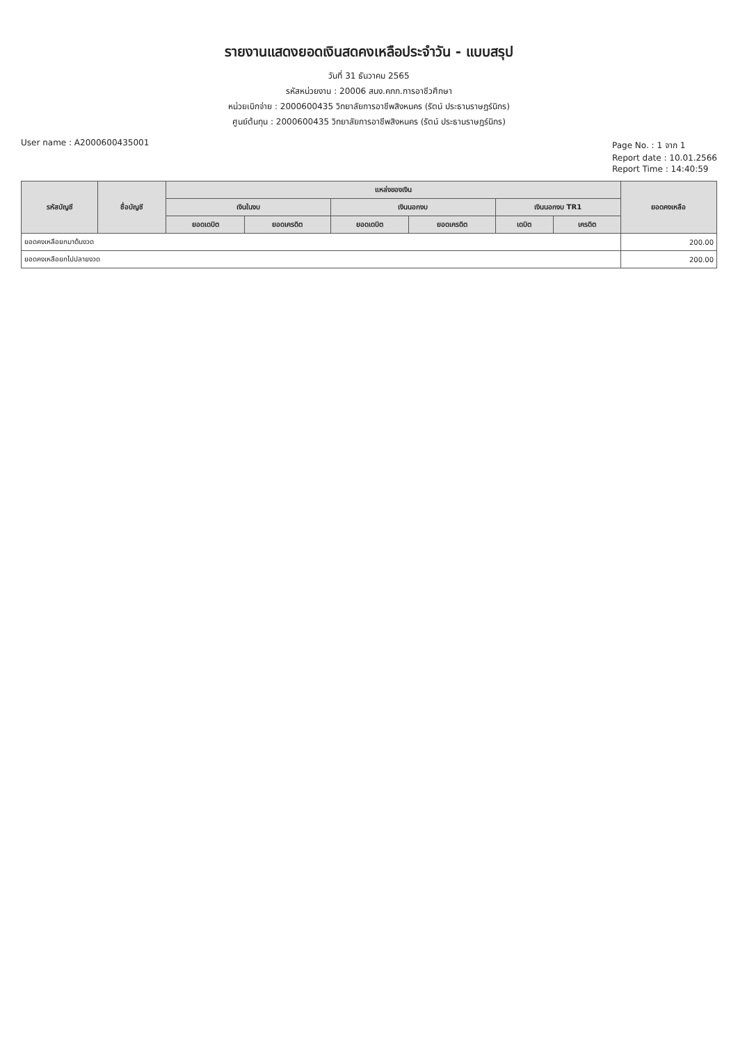รายงานแสดงยอดเงินสดคงเหลือประจำวัน - แบบสรุป
วันที่ 31 ธันวาคม 2565
รหัสหน่วยงาน : 20006 สนง.คกก.การอาชีวศึกษา
หน่วยเบิกจ่าย : 2000600435 วิทยาลัยการอาชีพสิงหนคร (รัตน์ ประธานราษฎร์นิกร)
ศูนย์ต้นทุน : 2000600435 วิทยาลัยการอาชีพสิงหนคร (รัตน์ ประธานราษฎร์นิกร)
User name : A2000600435001 Page No. : 1 จาก 1
Report date : 10.01.2566
Report Time : 14:40:59
| รหัสบัญชี | ชื่อบัญชี | แหล่งของเงิน | | | | | | ยอดคงเหลือ |
| --- | --- | --- | --- | --- | --- | --- | --- | --- |
| | | เงินในงบ | | เงินนอกงบ | | เงินนอกงบ TR1 | | |
| | | ยอดเดบิต | ยอดเครดิต | ยอดเดบิต | ยอดเครดิต | เดบิต | เครดิต | |
| ยอดคงเหลือยกมาต้นงวด | | | | | | | | 200.00 |
| ยอดคงเหลือยกไปปลายงวด | | | | | | | | 200.00 |